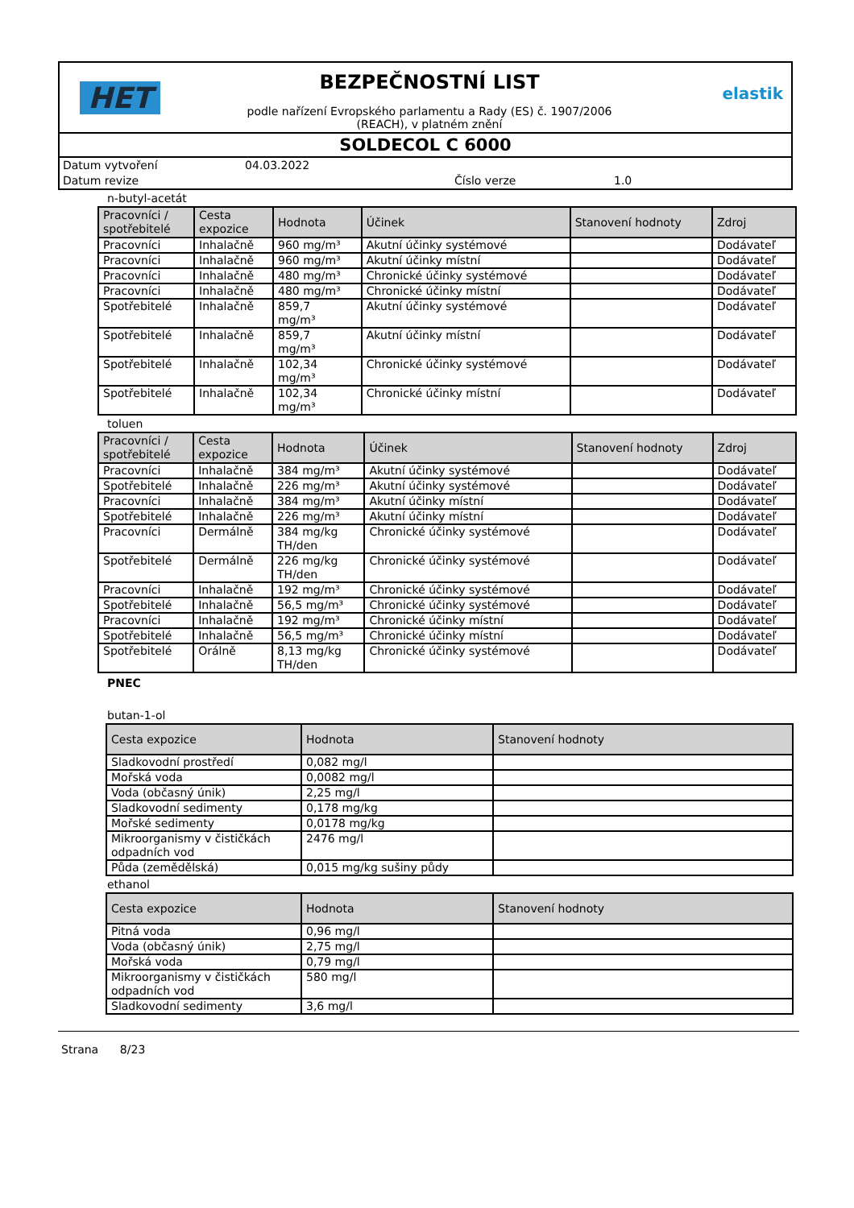HET
BEZPEČNOSTNÍ LIST
podle nařízení Evropského parlamentu a Rady (ES) č. 1907/2006
(REACH), v platném znění
elastik
SOLDECOL C 6000
Datum vytvoření
04.03.2022
Datum revize
Číslo verze
1.0
n-butyl-acetát
| Pracovníci / spotřebitelé | Cesta expozice | Hodnota | Účinek | Stanovení hodnoty | Zdroj |
| --- | --- | --- | --- | --- | --- |
| Pracovníci | Inhalačně | 960 mg/m³ | Akutní účinky systémové | | Dodávateľ |
| Pracovníci | Inhalačně | 960 mg/m³ | Akutní účinky místní | | Dodávateľ |
| Pracovníci | Inhalačně | 480 mg/m³ | Chronické účinky systémové | | Dodávateľ |
| Pracovníci | Inhalačně | 480 mg/m³ | Chronické účinky místní | | Dodávateľ |
| Spotřebitelé | Inhalačně | 859,7 mg/m³ | Akutní účinky systémové | | Dodávateľ |
| Spotřebitelé | Inhalačně | 859,7 mg/m³ | Akutní účinky místní | | Dodávateľ |
| Spotřebitelé | Inhalačně | 102,34 mg/m³ | Chronické účinky systémové | | Dodávateľ |
| Spotřebitelé | Inhalačně | 102,34 mg/m³ | Chronické účinky místní | | Dodávateľ |
toluen
| Pracovníci / spotřebitelé | Cesta expozice | Hodnota | Účinek | Stanovení hodnoty | Zdroj |
| --- | --- | --- | --- | --- | --- |
| Pracovníci | Inhalačně | 384 mg/m³ | Akutní účinky systémové | | Dodávateľ |
| Spotřebitelé | Inhalačně | 226 mg/m³ | Akutní účinky systémové | | Dodávateľ |
| Pracovníci | Inhalačně | 384 mg/m³ | Akutní účinky místní | | Dodávateľ |
| Spotřebitelé | Inhalačně | 226 mg/m³ | Akutní účinky místní | | Dodávateľ |
| Pracovníci | Dermálně | 384 mg/kg TH/den | Chronické účinky systémové | | Dodávateľ |
| Spotřebitelé | Dermálně | 226 mg/kg TH/den | Chronické účinky systémové | | Dodávateľ |
| Pracovníci | Inhalačně | 192 mg/m³ | Chronické účinky systémové | | Dodávateľ |
| Spotřebitelé | Inhalačně | 56,5 mg/m³ | Chronické účinky systémové | | Dodávateľ |
| Pracovníci | Inhalačně | 192 mg/m³ | Chronické účinky místní | | Dodávateľ |
| Spotřebitelé | Inhalačně | 56,5 mg/m³ | Chronické účinky místní | | Dodávateľ |
| Spotřebitelé | Orálně | 8,13 mg/kg TH/den | Chronické účinky systémové | | Dodávateľ |
PNEC
butan-1-ol
| Cesta expozice | Hodnota | Stanovení hodnoty |
| --- | --- | --- |
| Sladkovodní prostředí | 0,082 mg/l | |
| Mořská voda | 0,0082 mg/l | |
| Voda (občasný únik) | 2,25 mg/l | |
| Sladkovodní sedimenty | 0,178 mg/kg | |
| Mořské sedimenty | 0,0178 mg/kg | |
| Mikroorganismy v čističkách odpadních vod | 2476 mg/l | |
| Půda (zemědělská) | 0,015 mg/kg sušiny půdy | |
ethanol
| Cesta expozice | Hodnota | Stanovení hodnoty |
| --- | --- | --- |
| Pitná voda | 0,96 mg/l | |
| Voda (občasný únik) | 2,75 mg/l | |
| Mořská voda | 0,79 mg/l | |
| Mikroorganismy v čističkách odpadních vod | 580 mg/l | |
| Sladkovodní sedimenty | 3,6 mg/l | |
Strana 8/23